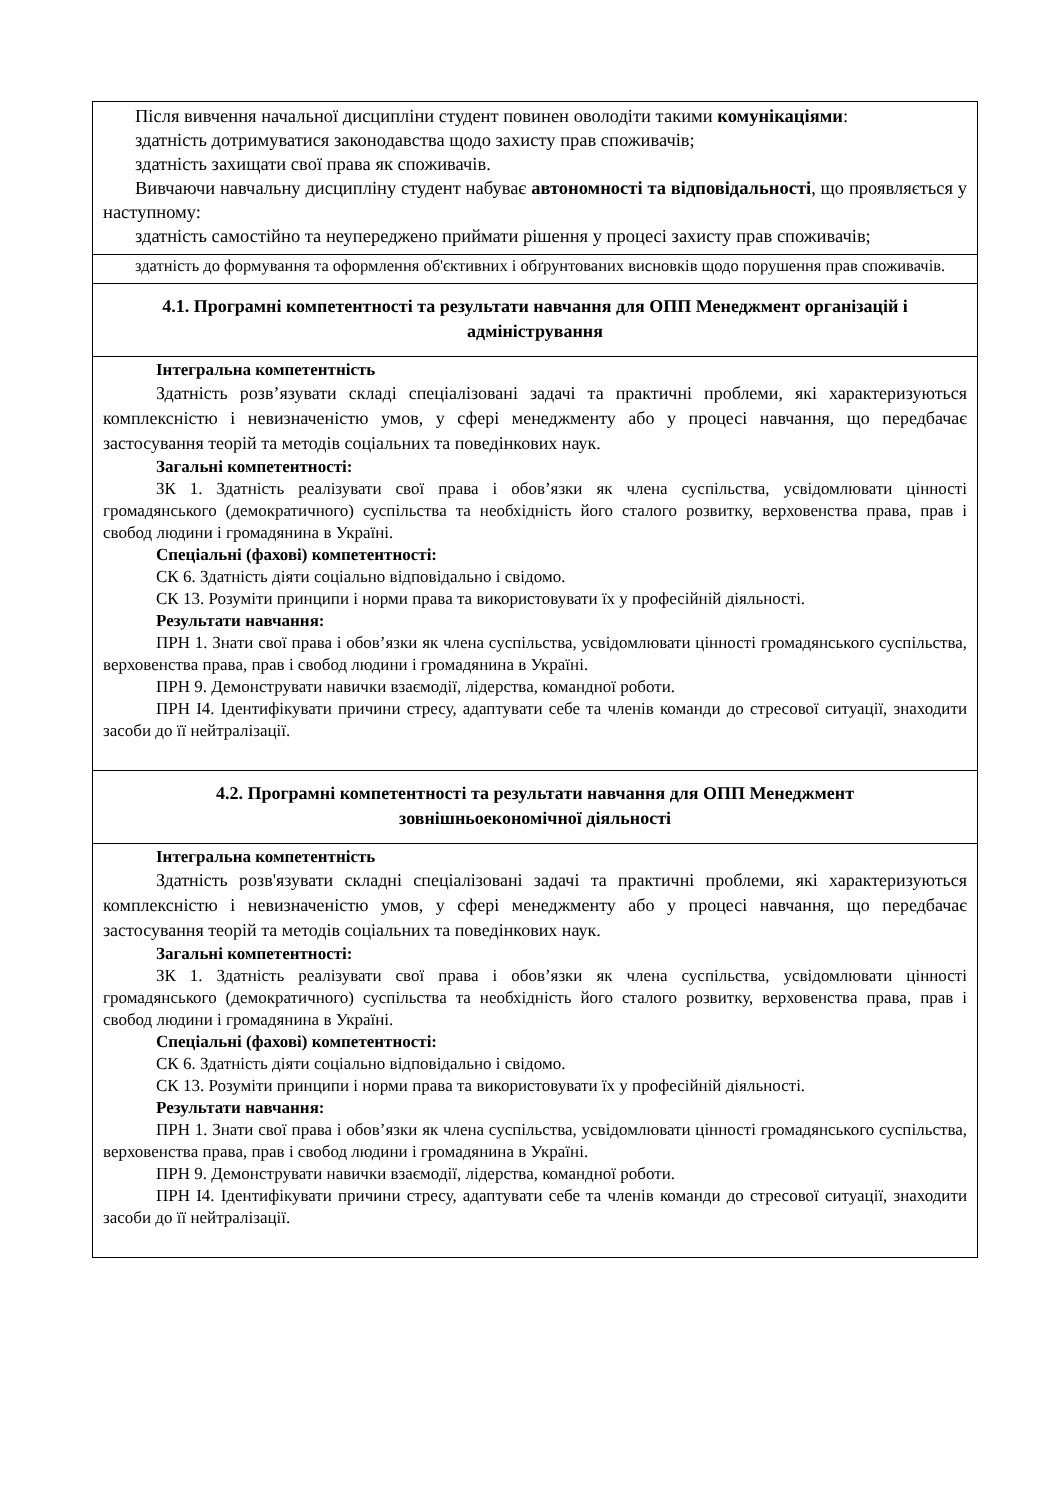| Після вивчення начальної дисципліни студент повинен оволодіти такими комунікаціями : здатність дотримуватися законодавства щодо захисту прав споживачів; здатність захищати свої права як споживачів. Вивчаючи навчальну дисципліну студент набуває автономності та відповідальності , що проявляється у наступному: здатність самостійно та неупереджено приймати рішення у процесі захисту прав споживачів; |
| здатність до формування та оформлення об'єктивних і обґрунтованих висновків щодо порушення прав споживачів. |
| 4.1. Програмні компетентності та результати навчання для ОПП Менеджмент організацій і адміністрування |
| Інтегральна компетентність Здатність розв’язувати складі спеціалізовані задачі та практичні проблеми, які характеризуються комплексністю і невизначеністю умов, у сфері менеджменту або у процесі навчання, що передбачає застосування теорій та методів соціальних та поведінкових наук. Загальні компетентності: ЗК 1. Здатність реалізувати свої права і обов’язки як члена суспільства, усвідомлювати цінності громадянського (демократичного) суспільства та необхідність його сталого розвитку, верховенства права, прав і свобод людини і громадянина в Україні. Спеціальні (фахові) компетентності: СК 6. Здатність діяти соціально відповідально і свідомо. СК 13. Розуміти принципи і норми права та використовувати їх у професійній діяльності. Результати навчання: ПРН 1. Знати свої права і обов’язки як члена суспільства, усвідомлювати цінності громадянського суспільства, верховенства права, прав і свобод людини і громадянина в Україні. ПРН 9. Демонструвати навички взаємодії, лідерства, командної роботи. ПРН І4. Ідентифікувати причини стресу, адаптувати себе та членів команди до стресової ситуації, знаходити засоби до її нейтралізації. |
| 4.2. Програмні компетентності та результати навчання для ОПП Менеджмент зовнішньоекономічної діяльності |
| Інтегральна компетентність Здатність розв'язувати складні спеціалізовані задачі та практичні проблеми, які характеризуються комплексністю і невизначеністю умов, у сфері менеджменту або у процесі навчання, що передбачає застосування теорій та методів соціальних та поведінкових наук. Загальні компетентності: ЗК 1. Здатність реалізувати свої права і обов’язки як члена суспільства, усвідомлювати цінності громадянського (демократичного) суспільства та необхідність його сталого розвитку, верховенства права, прав і свобод людини і громадянина в Україні. Спеціальні (фахові) компетентності: СК 6. Здатність діяти соціально відповідально і свідомо. СК 13. Розуміти принципи і норми права та використовувати їх у професійній діяльності. Результати навчання: ПРН 1. Знати свої права і обов’язки як члена суспільства, усвідомлювати цінності громадянського суспільства, верховенства права, прав і свобод людини і громадянина в Україні. ПРН 9. Демонструвати навички взаємодії, лідерства, командної роботи. ПРН І4. Ідентифікувати причини стресу, адаптувати себе та членів команди до стресової ситуації, знаходити засоби до її нейтралізації. |